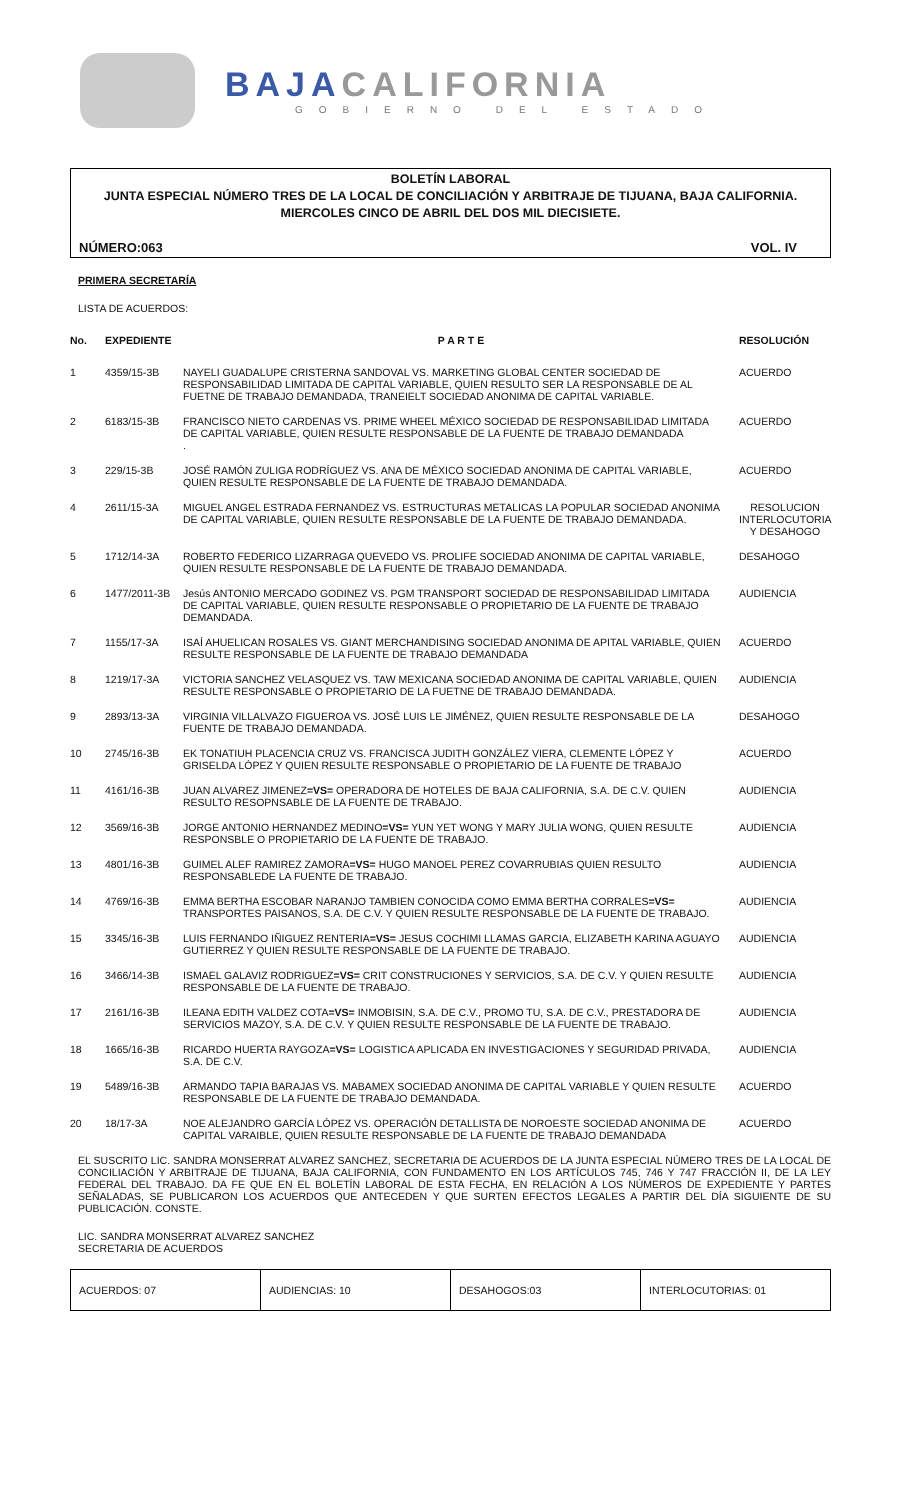BAJACALIFORNIA
GOBIERNO DEL ESTADO
BOLETÍN LABORAL
JUNTA ESPECIAL NÚMERO TRES DE LA LOCAL DE CONCILIACIÓN Y ARBITRAJE DE TIJUANA, BAJA CALIFORNIA.
MIERCOLES CINCO DE ABRIL DEL DOS MIL DIECISIETE.
NÚMERO:063 VOL. IV
PRIMERA SECRETARÍA
LISTA DE ACUERDOS:
| No. | EXPEDIENTE | P A R T E | RESOLUCIÓN |
| --- | --- | --- | --- |
| 1 | 4359/15-3B | NAYELI GUADALUPE CRISTERNA SANDOVAL VS. MARKETING GLOBAL CENTER SOCIEDAD DE RESPONSABILIDAD LIMITADA DE CAPITAL VARIABLE, QUIEN RESULTO SER LA RESPONSABLE DE AL FUETNE DE TRABAJO DEMANDADA, TRANEIELT SOCIEDAD ANONIMA DE CAPITAL VARIABLE. | ACUERDO |
| 2 | 6183/15-3B | FRANCISCO NIETO CARDENAS VS. PRIME WHEEL MÉXICO SOCIEDAD DE RESPONSABILIDAD LIMITADA DE CAPITAL VARIABLE, QUIEN RESULTE RESPONSABLE DE LA FUENTE DE TRABAJO DEMANDADA . | ACUERDO |
| 3 | 229/15-3B | JOSÉ RAMÓN ZULIGA RODRÍGUEZ VS. ANA DE MÉXICO SOCIEDAD ANONIMA DE CAPITAL VARIABLE, QUIEN RESULTE RESPONSABLE DE LA FUENTE DE TRABAJO DEMANDADA. | ACUERDO |
| 4 | 2611/15-3A | MIGUEL ANGEL ESTRADA FERNANDEZ VS. ESTRUCTURAS METALICAS LA POPULAR SOCIEDAD ANONIMA DE CAPITAL VARIABLE, QUIEN RESULTE RESPONSABLE DE LA FUENTE DE TRABAJO DEMANDADA. | RESOLUCION INTERLOCUTORIA Y DESAHOGO |
| 5 | 1712/14-3A | ROBERTO FEDERICO LIZARRAGA QUEVEDO VS. PROLIFE SOCIEDAD ANONIMA DE CAPITAL VARIABLE, QUIEN RESULTE RESPONSABLE DE LA FUENTE DE TRABAJO DEMANDADA. | DESAHOGO |
| 6 | 1477/2011-3B | Jesús ANTONIO MERCADO GODINEZ VS. PGM TRANSPORT SOCIEDAD DE RESPONSABILIDAD LIMITADA DE CAPITAL VARIABLE, QUIEN RESULTE RESPONSABLE O PROPIETARIO DE LA FUENTE DE TRABAJO DEMANDADA. | AUDIENCIA |
| 7 | 1155/17-3A | ISAÍ AHUELICAN ROSALES VS. GIANT MERCHANDISING SOCIEDAD ANONIMA DE APITAL VARIABLE, QUIEN RESULTE RESPONSABLE DE LA FUENTE DE TRABAJO DEMANDADA | ACUERDO |
| 8 | 1219/17-3A | VICTORIA SANCHEZ VELASQUEZ VS. TAW MEXICANA SOCIEDAD ANONIMA DE CAPITAL VARIABLE, QUIEN RESULTE RESPONSABLE O PROPIETARIO DE LA FUETNE DE TRABAJO DEMANDADA. | AUDIENCIA |
| 9 | 2893/13-3A | VIRGINIA VILLALVAZO FIGUEROA VS. JOSÉ LUIS LE JIMÉNEZ, QUIEN RESULTE RESPONSABLE DE LA FUENTE DE TRABAJO DEMANDADA. | DESAHOGO |
| 10 | 2745/16-3B | EK TONATIUH PLACENCIA CRUZ VS. FRANCISCA JUDITH GONZÁLEZ VIERA, CLEMENTE LÓPEZ Y GRISELDA LÓPEZ Y QUIEN RESULTE RESPONSABLE O PROPIETARIO DE LA FUENTE DE TRABAJO | ACUERDO |
| 11 | 4161/16-3B | JUAN ALVAREZ JIMENEZ =VS= OPERADORA DE HOTELES DE BAJA CALIFORNIA, S.A. DE C.V. QUIEN RESULTO RESOPNSABLE DE LA FUENTE DE TRABAJO. | AUDIENCIA |
| 12 | 3569/16-3B | JORGE ANTONIO HERNANDEZ MEDINO =VS= YUN YET WONG Y MARY JULIA WONG, QUIEN RESULTE RESPONSBLE O PROPIETARIO DE LA FUENTE DE TRABAJO. | AUDIENCIA |
| 13 | 4801/16-3B | GUIMEL ALEF RAMIREZ ZAMORA =VS= HUGO MANOEL PEREZ COVARRUBIAS QUIEN RESULTO RESPONSABLEDE LA FUENTE DE TRABAJO. | AUDIENCIA |
| 14 | 4769/16-3B | EMMA BERTHA ESCOBAR NARANJO TAMBIEN CONOCIDA COMO EMMA BERTHA CORRALES =VS= TRANSPORTES PAISANOS, S.A. DE C.V. Y QUIEN RESULTE RESPONSABLE DE LA FUENTE DE TRABAJO. | AUDIENCIA |
| 15 | 3345/16-3B | LUIS FERNANDO IÑIGUEZ RENTERIA =VS= JESUS COCHIMI LLAMAS GARCIA, ELIZABETH KARINA AGUAYO GUTIERREZ Y QUIEN RESULTE RESPONSABLE DE LA FUENTE DE TRABAJO. | AUDIENCIA |
| 16 | 3466/14-3B | ISMAEL GALAVIZ RODRIGUEZ =VS= CRIT CONSTRUCIONES Y SERVICIOS, S.A. DE C.V. Y QUIEN RESULTE RESPONSABLE DE LA FUENTE DE TRABAJO. | AUDIENCIA |
| 17 | 2161/16-3B | ILEANA EDITH VALDEZ COTA =VS= INMOBISIN, S.A. DE C.V., PROMO TU, S.A. DE C.V., PRESTADORA DE SERVICIOS MAZOY, S.A. DE C.V. Y QUIEN RESULTE RESPONSABLE DE LA FUENTE DE TRABAJO. | AUDIENCIA |
| 18 | 1665/16-3B | RICARDO HUERTA RAYGOZA =VS= LOGISTICA APLICADA EN INVESTIGACIONES Y SEGURIDAD PRIVADA, S.A. DE C.V. | AUDIENCIA |
| 19 | 5489/16-3B | ARMANDO TAPIA BARAJAS VS. MABAMEX SOCIEDAD ANONIMA DE CAPITAL VARIABLE Y QUIEN RESULTE RESPONSABLE DE LA FUENTE DE TRABAJO DEMANDADA. | ACUERDO |
| 20 | 18/17-3A | NOE ALEJANDRO GARCÍA LÓPEZ VS. OPERACIÓN DETALLISTA DE NOROESTE SOCIEDAD ANONIMA DE CAPITAL VARAIBLE, QUIEN RESULTE RESPONSABLE DE LA FUENTE DE TRABAJO DEMANDADA | ACUERDO |
EL SUSCRITO LIC. SANDRA MONSERRAT ALVAREZ SANCHEZ, SECRETARIA DE ACUERDOS DE LA JUNTA ESPECIAL NÚMERO TRES DE LA LOCAL DE CONCILIACIÓN Y ARBITRAJE DE TIJUANA, BAJA CALIFORNIA, CON FUNDAMENTO EN LOS ARTÍCULOS 745, 746 Y 747 FRACCIÓN II, DE LA LEY FEDERAL DEL TRABAJO. DA FE QUE EN EL BOLETÍN LABORAL DE ESTA FECHA, EN RELACIÓN A LOS NÚMEROS DE EXPEDIENTE Y PARTES SEÑALADAS, SE PUBLICARON LOS ACUERDOS QUE ANTECEDEN Y QUE SURTEN EFECTOS LEGALES A PARTIR DEL DÍA SIGUIENTE DE SU PUBLICACIÓN. CONSTE.
LIC. SANDRA MONSERRAT ALVAREZ SANCHEZ
SECRETARIA DE ACUERDOS
| ACUERDOS: 07 | AUDIENCIAS: 10 | DESAHOGOS:03 | INTERLOCUTORIAS: 01 |